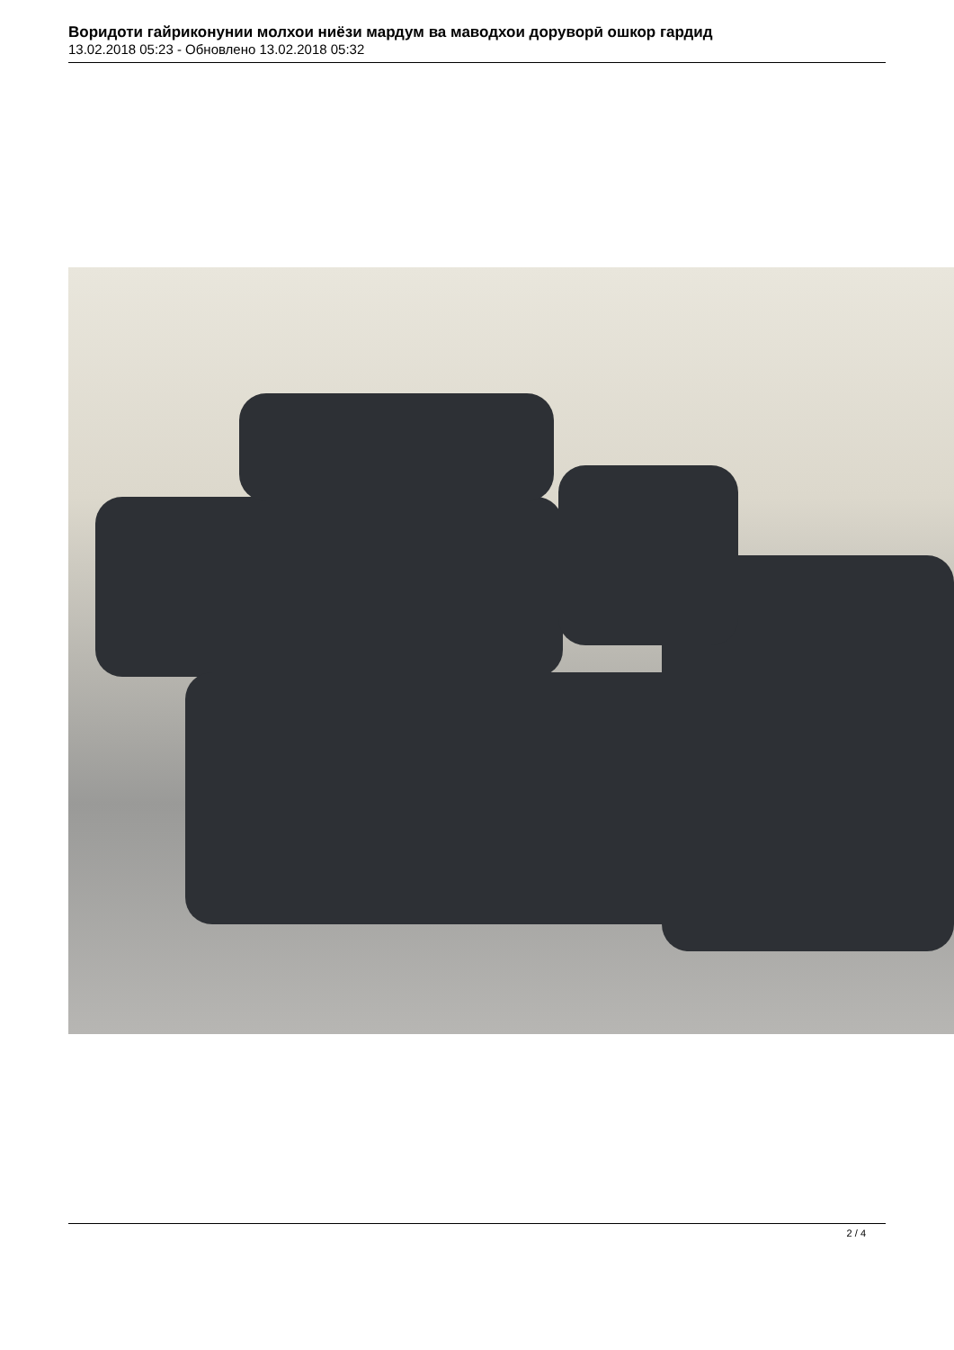Воридоти гайриконунии молхои ниёзи мардум ва маводхои доруворӣ ошкор гардид
13.02.2018 05:23 - Обновлено 13.02.2018 05:32
2 / 4